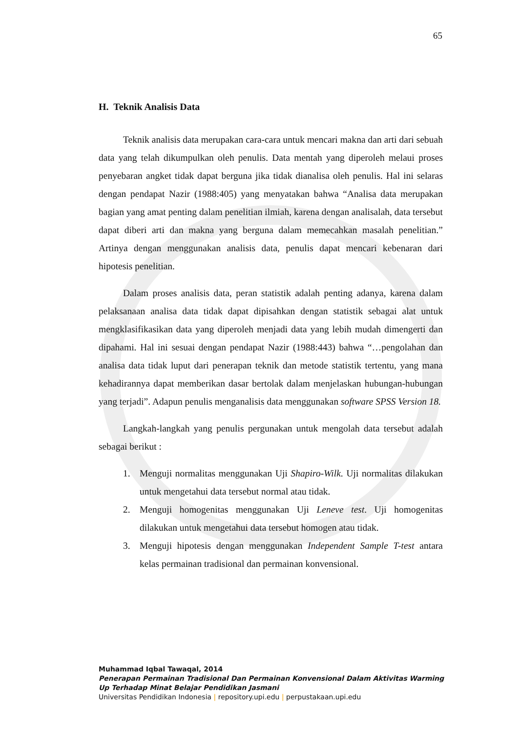65
H. Teknik Analisis Data
Teknik analisis data merupakan cara-cara untuk mencari makna dan arti dari sebuah data yang telah dikumpulkan oleh penulis. Data mentah yang diperoleh melaui proses penyebaran angket tidak dapat berguna jika tidak dianalisa oleh penulis. Hal ini selaras dengan pendapat Nazir (1988:405) yang menyatakan bahwa “Analisa data merupakan bagian yang amat penting dalam penelitian ilmiah, karena dengan analisalah, data tersebut dapat diberi arti dan makna yang berguna dalam memecahkan masalah penelitian.” Artinya dengan menggunakan analisis data, penulis dapat mencari kebenaran dari hipotesis penelitian.
Dalam proses analisis data, peran statistik adalah penting adanya, karena dalam pelaksanaan analisa data tidak dapat dipisahkan dengan statistik sebagai alat untuk mengklasifikasikan data yang diperoleh menjadi data yang lebih mudah dimengerti dan dipahami. Hal ini sesuai dengan pendapat Nazir (1988:443) bahwa “…pengolahan dan analisa data tidak luput dari penerapan teknik dan metode statistik tertentu, yang mana kehadirannya dapat memberikan dasar bertolak dalam menjelaskan hubungan-hubungan yang terjadi”. Adapun penulis menganalisis data menggunakan software SPSS Version 18.
Langkah-langkah yang penulis pergunakan untuk mengolah data tersebut adalah sebagai berikut :
1. Menguji normalitas menggunakan Uji Shapiro-Wilk. Uji normalitas dilakukan untuk mengetahui data tersebut normal atau tidak.
2. Menguji homogenitas menggunakan Uji Leneve test. Uji homogenitas dilakukan untuk mengetahui data tersebut homogen atau tidak.
3. Menguji hipotesis dengan menggunakan Independent Sample T-test antara kelas permainan tradisional dan permainan konvensional.
Muhammad Iqbal Tawaqal, 2014
Penerapan Permainan Tradisional Dan Permainan Konvensional Dalam Aktivitas Warming
Up Terhadap Minat Belajar Pendidikan Jasmani
Universitas Pendidikan Indonesia | repository.upi.edu | perpustakaan.upi.edu